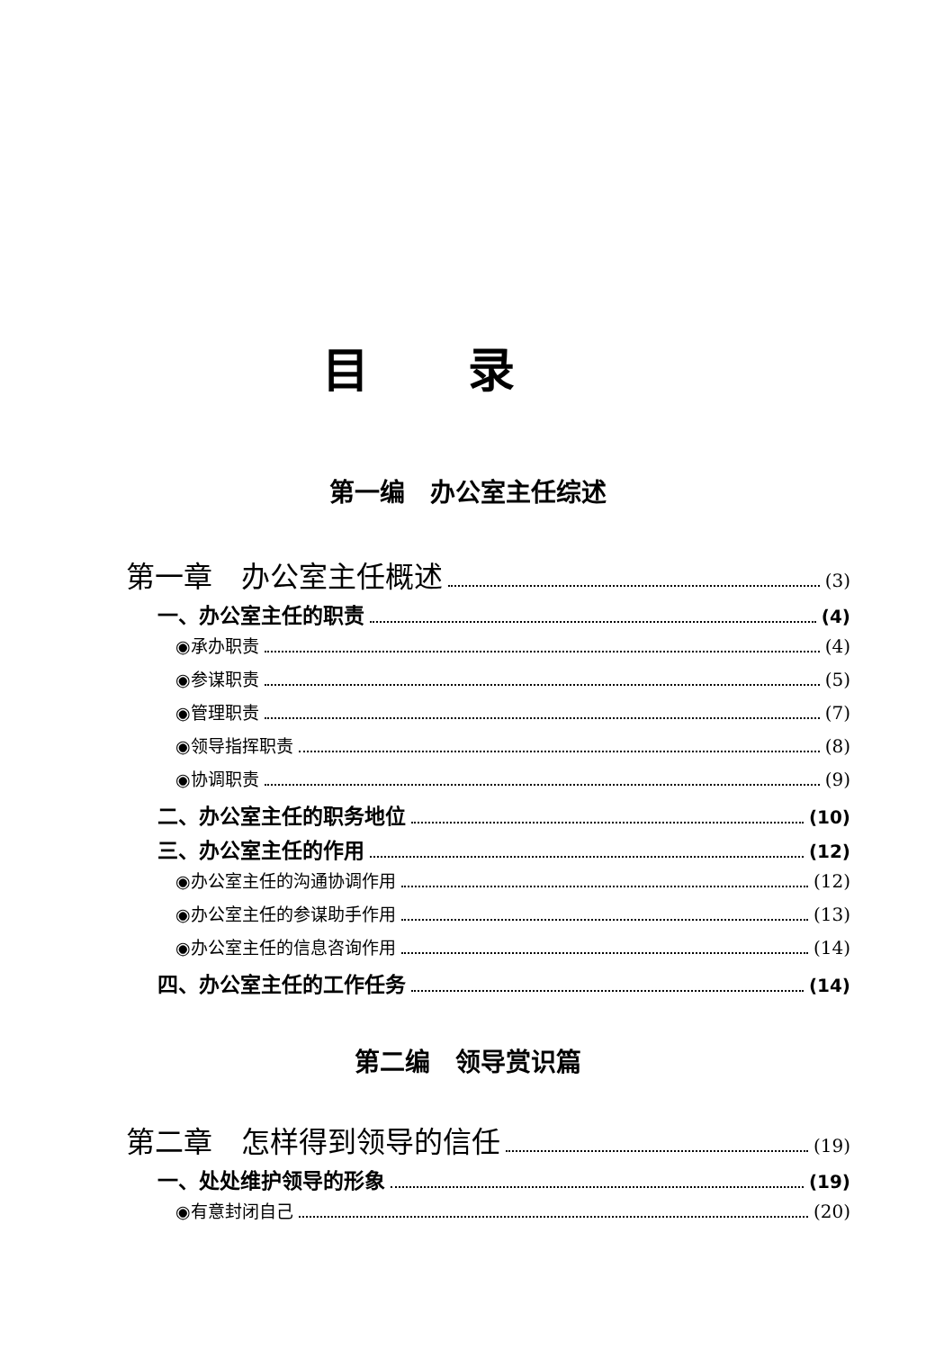目录
第一编　办公室主任综述
第一章　办公室主任概述 (3)
一、办公室主任的职责 (4)
◉承办职责 (4)
◉参谋职责 (5)
◉管理职责 (7)
◉领导指挥职责 (8)
◉协调职责 (9)
二、办公室主任的职务地位 (10)
三、办公室主任的作用 (12)
◉办公室主任的沟通协调作用 (12)
◉办公室主任的参谋助手作用 (13)
◉办公室主任的信息咨询作用 (14)
四、办公室主任的工作任务 (14)
第二编　领导赏识篇
第二章　怎样得到领导的信任 (19)
一、处处维护领导的形象 (19)
◉有意封闭自己 (20)